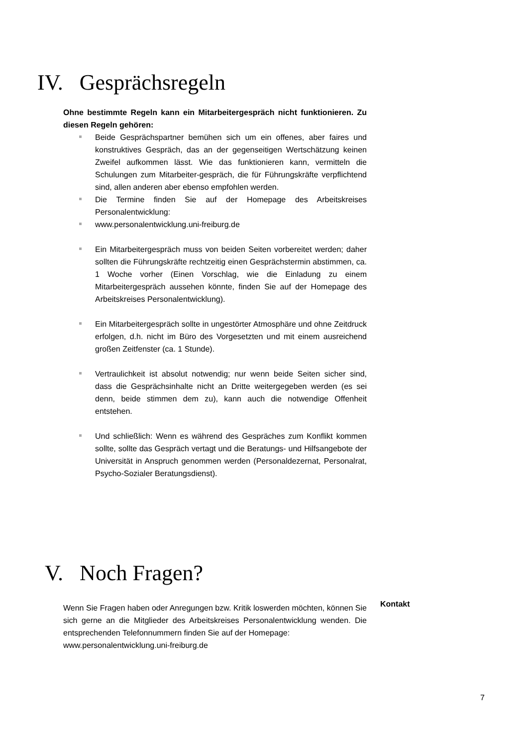IV. Gesprächsregeln
Ohne bestimmte Regeln kann ein Mitarbeitergespräch nicht funktionieren. Zu diesen Regeln gehören:
Beide Gesprächspartner bemühen sich um ein offenes, aber faires und konstruktives Gespräch, das an der gegenseitigen Wertschätzung keinen Zweifel aufkommen lässt. Wie das funktionieren kann, vermitteln die Schulungen zum Mitarbeiter-gespräch, die für Führungskräfte verpflichtend sind, allen anderen aber ebenso empfohlen werden.
Die Termine finden Sie auf der Homepage des Arbeitskreises Personalentwicklung:
www.personalentwicklung.uni-freiburg.de
Ein Mitarbeitergespräch muss von beiden Seiten vorbereitet werden; daher sollten die Führungskräfte rechtzeitig einen Gesprächstermin abstimmen, ca. 1 Woche vorher (Einen Vorschlag, wie die Einladung zu einem Mitarbeitergespräch aussehen könnte, finden Sie auf der Homepage des Arbeitskreises Personalentwicklung).
Ein Mitarbeitergespräch sollte in ungestörter Atmosphäre und ohne Zeitdruck erfolgen, d.h. nicht im Büro des Vorgesetzten und mit einem ausreichend großen Zeitfenster (ca. 1 Stunde).
Vertraulichkeit ist absolut notwendig; nur wenn beide Seiten sicher sind, dass die Gesprächsinhalte nicht an Dritte weitergegeben werden (es sei denn, beide stimmen dem zu), kann auch die notwendige Offenheit entstehen.
Und schließlich: Wenn es während des Gespräches zum Konflikt kommen sollte, sollte das Gespräch vertagt und die Beratungs- und Hilfsangebote der Universität in Anspruch genommen werden (Personaldezernat, Personalrat, Psycho-Sozialer Beratungsdienst).
V. Noch Fragen?
Wenn Sie Fragen haben oder Anregungen bzw. Kritik loswerden möchten, können Sie sich gerne an die Mitglieder des Arbeitskreises Personalentwicklung wenden. Die entsprechenden Telefonnummern finden Sie auf der Homepage:
www.personalentwicklung.uni-freiburg.de
Kontakt
7